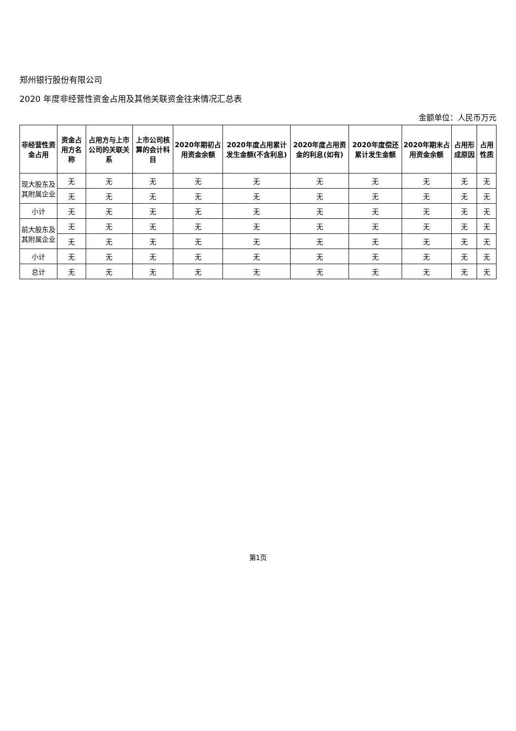郑州银行股份有限公司
2020 年度非经营性资金占用及其他关联资金往来情况汇总表
金额单位：人民币万元
| 非经营性资金占用 | 资金占用方名称 | 占用方与上市公司的关联关系 | 上市公司核算的会计科目 | 2020年期初占用资金余额 | 2020年度占用累计发生金额(不含利息) | 2020年度占用资金的利息(如有) | 2020年度偿还累计发生金额 | 2020年期末占用资金余额 | 占用形成原因 | 占用性质 |
| --- | --- | --- | --- | --- | --- | --- | --- | --- | --- | --- |
| 现大股东及其附属企业 | 无 | 无 | 无 | 无 | 无 | 无 | 无 | 无 | 无 | 无 |
| | 无 | 无 | 无 | 无 | 无 | 无 | 无 | 无 | 无 | 无 |
| 小计 | 无 | 无 | 无 | 无 | 无 | 无 | 无 | 无 | 无 | 无 |
| 前大股东及其附属企业 | 无 | 无 | 无 | 无 | 无 | 无 | 无 | 无 | 无 | 无 |
| | 无 | 无 | 无 | 无 | 无 | 无 | 无 | 无 | 无 | 无 |
| 小计 | 无 | 无 | 无 | 无 | 无 | 无 | 无 | 无 | 无 | 无 |
| 总计 | 无 | 无 | 无 | 无 | 无 | 无 | 无 | 无 | 无 | 无 |
第1页